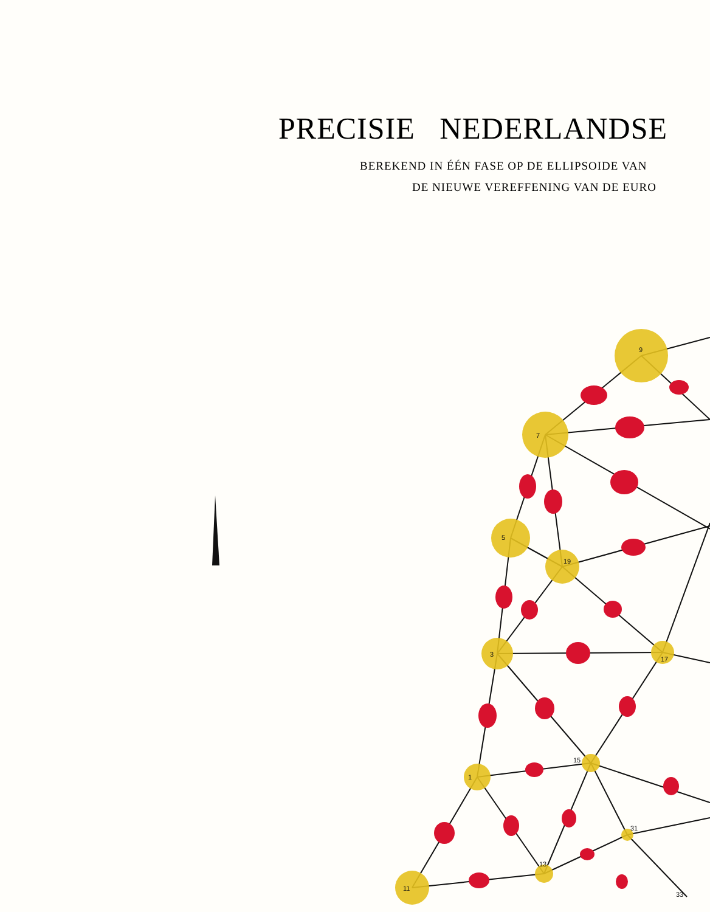PRECISIE NEDERLANDSE
BEREKEND IN ÉÉN FASE OP DE ELLIPSOIDE VAN
DE NIEUWE VEREFFENING VAN DE EURO
9
7
5
19
3
17
15
1
13
31
11
33